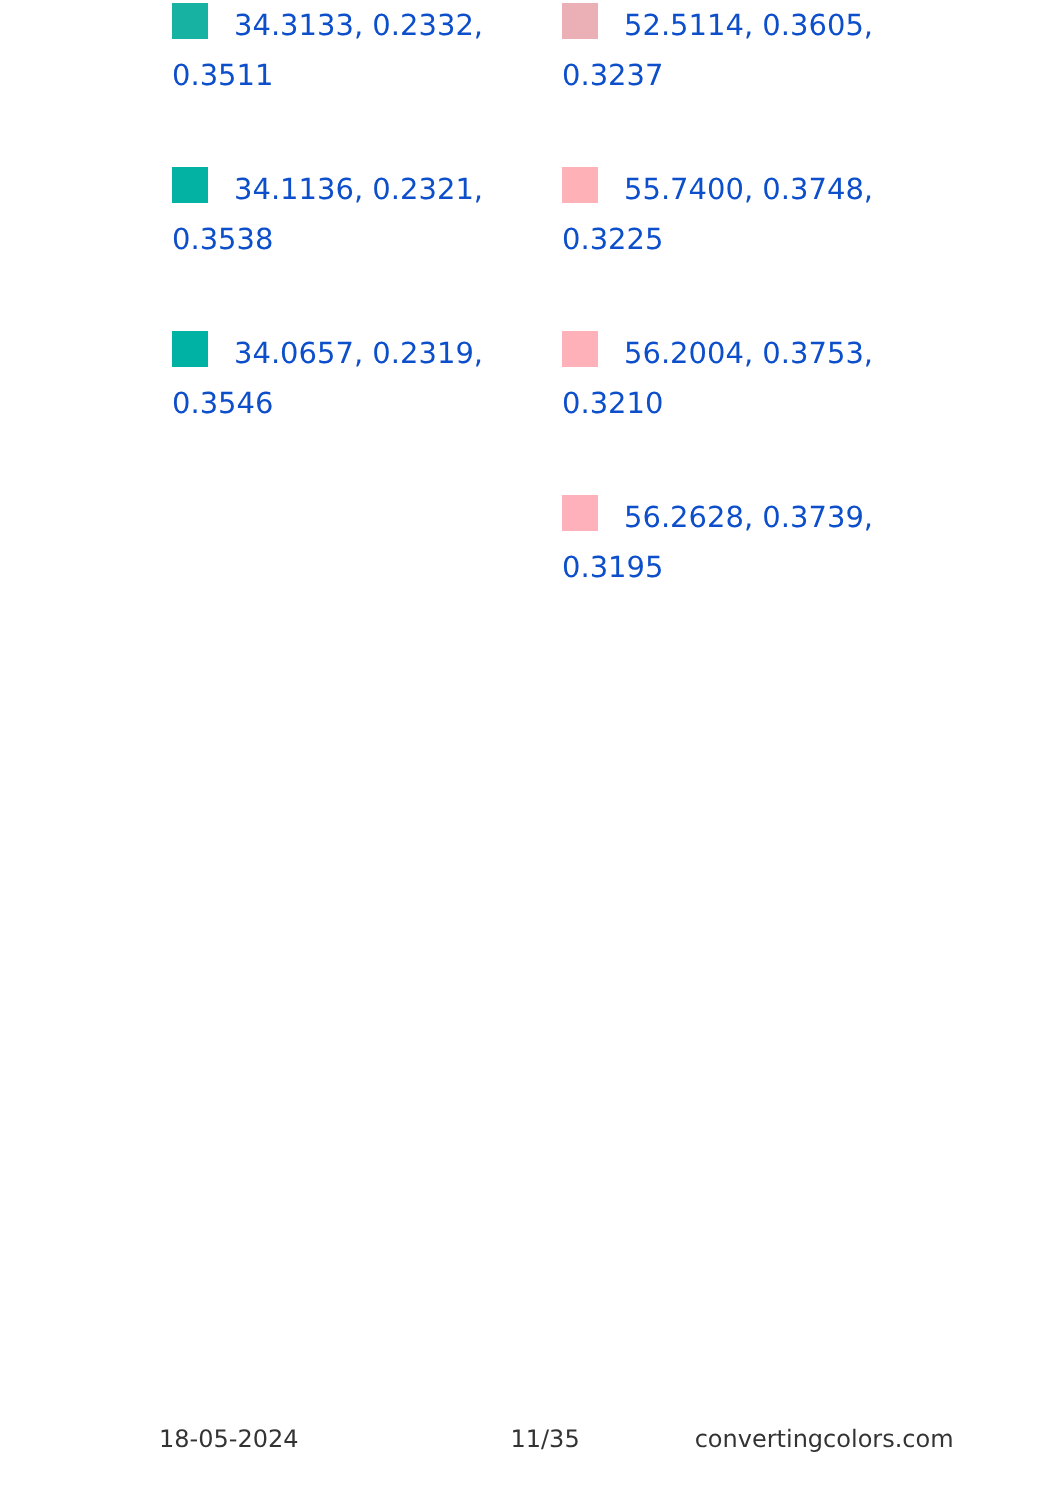34.3133, 0.2332,
0.3511
34.1136, 0.2321,
0.3538
34.0657, 0.2319,
0.3546
52.5114, 0.3605,
0.3237
55.7400, 0.3748,
0.3225
56.2004, 0.3753,
0.3210
56.2628, 0.3739,
0.3195
18-05-2024 11/35 convertingcolors.com